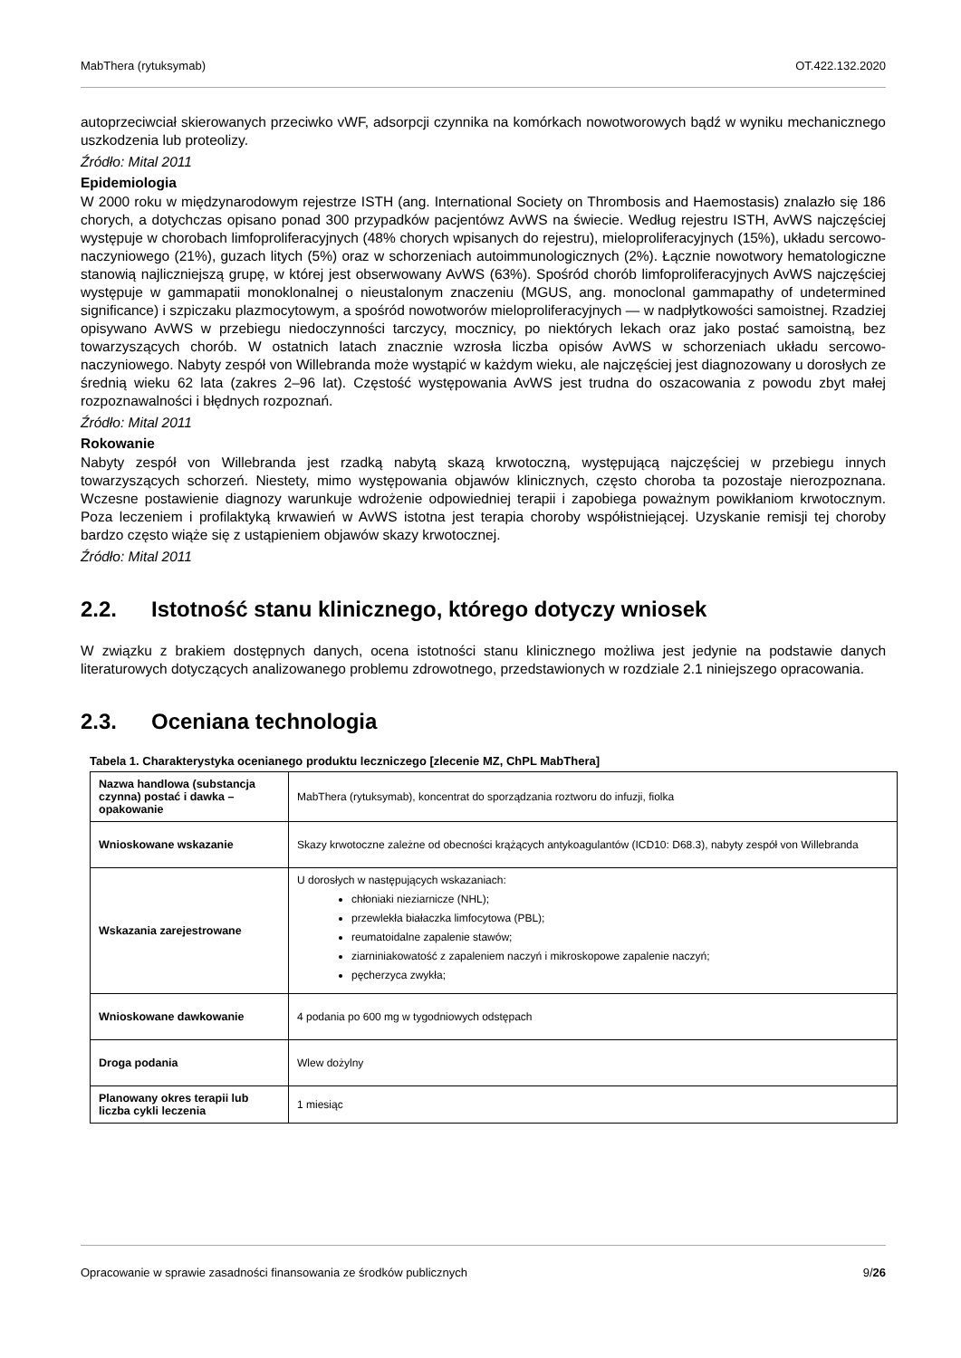MabThera (rytuksymab) OT.422.132.2020
autoprzeciwciał skierowanych przeciwko vWF, adsorpcji czynnika na komórkach nowotworowych bądź w wyniku mechanicznego uszkodzenia lub proteolizy.
Źródło: Mital 2011
Epidemiologia
W 2000 roku w międzynarodowym rejestrze ISTH (ang. International Society on Thrombosis and Haemostasis) znalazło się 186 chorych, a dotychczas opisano ponad 300 przypadków pacjentówz AvWS na świecie. Według rejestru ISTH, AvWS najczęściej występuje w chorobach limfoproliferacyjnych (48% chorych wpisanych do rejestru), mieloproliferacyjnych (15%), układu sercowo-naczyniowego (21%), guzach litych (5%) oraz w schorzeniach autoimmunologicznych (2%). Łącznie nowotwory hematologiczne stanowią najliczniejszą grupę, w której jest obserwowany AvWS (63%). Spośród chorób limfoproliferacyjnych AvWS najczęściej występuje w gammapatii monoklonalnej o nieustalonym znaczeniu (MGUS, ang. monoclonal gammapathy of undetermined significance) i szpiczaku plazmocytowym, a spośród nowotworów mieloproliferacyjnych — w nadpłytkowości samoistnej. Rzadziej opisywano AvWS w przebiegu niedoczynności tarczycy, mocznicy, po niektórych lekach oraz jako postać samoistną, bez towarzyszących chorób. W ostatnich latach znacznie wzrosła liczba opisów AvWS w schorzeniach układu sercowo-naczyniowego. Nabyty zespół von Willebranda może wystąpić w każdym wieku, ale najczęściej jest diagnozowany u dorosłych ze średnią wieku 62 lata (zakres 2–96 lat). Częstość występowania AvWS jest trudna do oszacowania z powodu zbyt małej rozpoznawalności i błędnych rozpoznań.
Źródło: Mital 2011
Rokowanie
Nabyty zespół von Willebranda jest rzadką nabytą skazą krwotoczną, występującą najczęściej w przebiegu innych towarzyszących schorzeń. Niestety, mimo występowania objawów klinicznych, często choroba ta pozostaje nierozpoznana. Wczesne postawienie diagnozy warunkuje wdrożenie odpowiedniej terapii i zapobiega poważnym powikłaniom krwotocznym. Poza leczeniem i profilaktyką krwawień w AvWS istotna jest terapia choroby współistniejącej. Uzyskanie remisji tej choroby bardzo często wiąże się z ustąpieniem objawów skazy krwotocznej.
Źródło: Mital 2011
2.2. Istotność stanu klinicznego, którego dotyczy wniosek
W związku z brakiem dostępnych danych, ocena istotności stanu klinicznego możliwa jest jedynie na podstawie danych literaturowych dotyczących analizowanego problemu zdrowotnego, przedstawionych w rozdziale 2.1 niniejszego opracowania.
2.3. Oceniana technologia
Tabela 1. Charakterystyka ocenianego produktu leczniczego [zlecenie MZ, ChPL MabThera]
| Nazwa handlowa (substancja czynna) postać i dawka – opakowanie | MabThera (rytuksymab), koncentrat do sporządzania roztworu do infuzji, fiolka |
| Wnioskowane wskazanie | Skazy krwotoczne zależne od obecności krążących antykoagulantów (ICD10: D68.3), nabyty zespół von Willebranda |
| Wskazania zarejestrowane | U dorosłych w następujących wskazaniach: chłoniaki nieziarnicze (NHL); przewlekła białaczka limfocytowa (PBL); reumatoidalne zapalenie stawów; ziarniniakowatość z zapaleniem naczyń i mikroskopowe zapalenie naczyń; pęcherzyca zwykła; |
| Wnioskowane dawkowanie | 4 podania po 600 mg w tygodniowych odstępach |
| Droga podania | Wlew dożylny |
| Planowany okres terapii lub liczba cykli leczenia | 1 miesiąc |
Opracowanie w sprawie zasadności finansowania ze środków publicznych 9/26